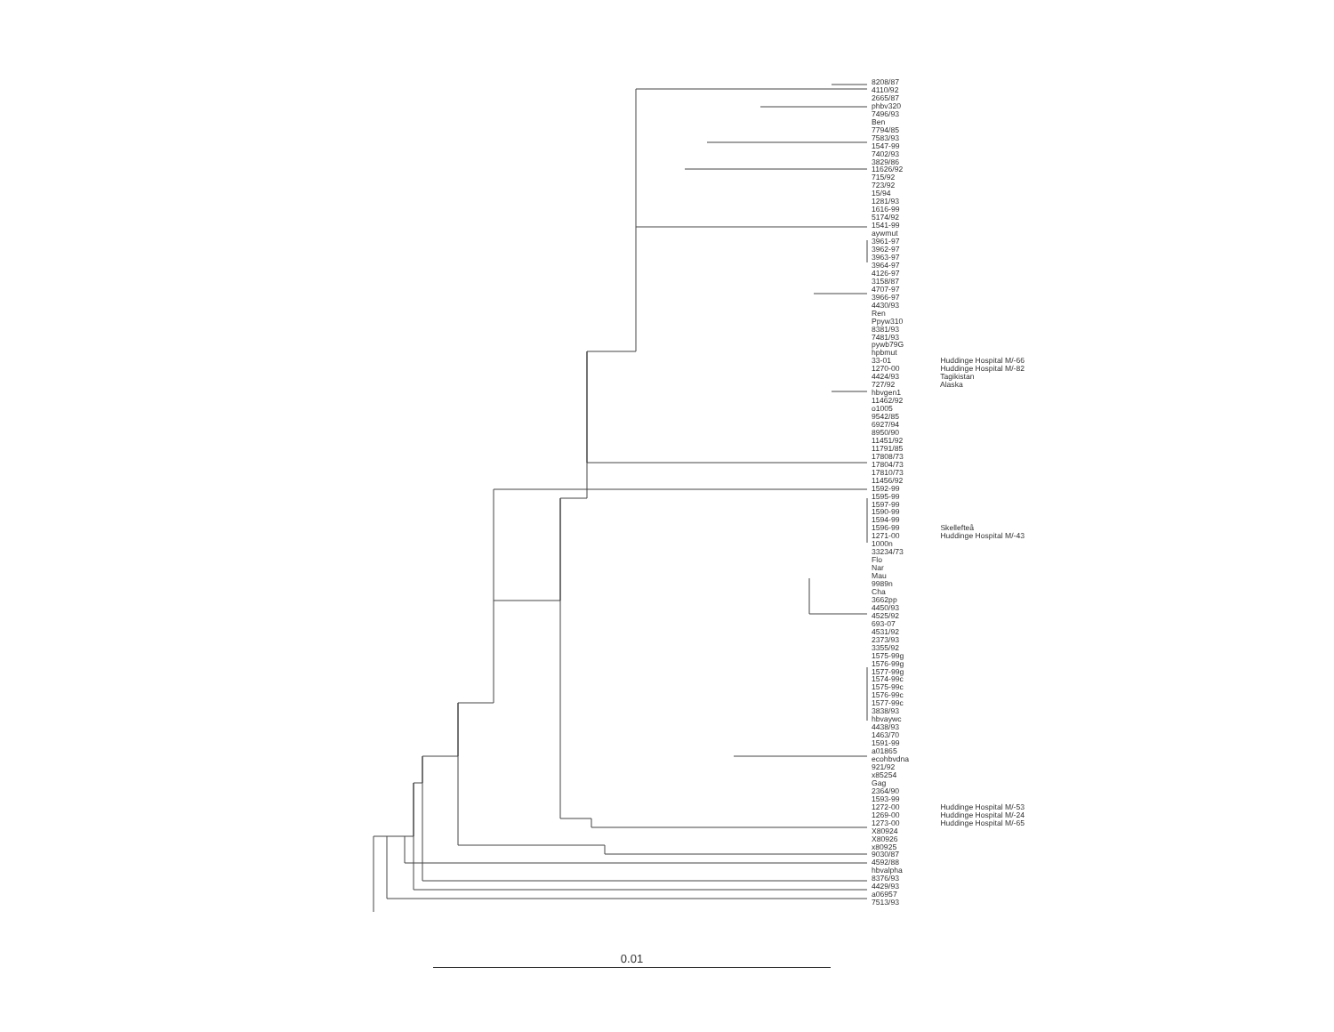8208/87
4110/92
2665/87
phbv320
7496/93
Ben
7794/85
7583/93
1547-99
7402/93
3829/86
11626/92
715/92
723/92
15/94
1281/93
1616-99
5174/92
1541-99
aywmut
3961-97
3962-97
3963-97
3964-97
4126-97
3158/87
4707-97
3966-97
4430/93
Ren
Ppyw310
8381/93
7481/93
pywb79G
hpbmut
33-01 Huddinge Hospital M/-66
1270-00 Huddinge Hospital M/-82
4424/93 Tagikistan
727/92 Alaska
hbvgen1
11462/92
o1005
9542/85
6927/94
8950/90
11451/92
11791/85
17808/73
17804/73
17810/73
11456/92
1592-99
1595-99
1597-99
1590-99
1594-99
1596-99 Skellefteå
1271-00 Huddinge Hospital M/-43
1000n
33234/73
Flo
Nar
Mau
9989n
Cha
3662pp
4450/93
4525/92
693-07
4531/92
2373/93
3355/92
1575-99g
1576-99g
1577-99g
1574-99c
1575-99c
1576-99c
1577-99c
3838/93
hbvaywc
4438/93
1463/70
1591-99
a01865
ecohbvdna
921/92
x85254
Gag
2364/90
1593-99
1272-00 Huddinge Hospital M/-53
1269-00 Huddinge Hospital M/-24
1273-00 Huddinge Hospital M/-65
X80924
X80926
x80925
9030/87
4592/88
hbvalpha
8376/93
4429/93
a06957
7513/93
0.01